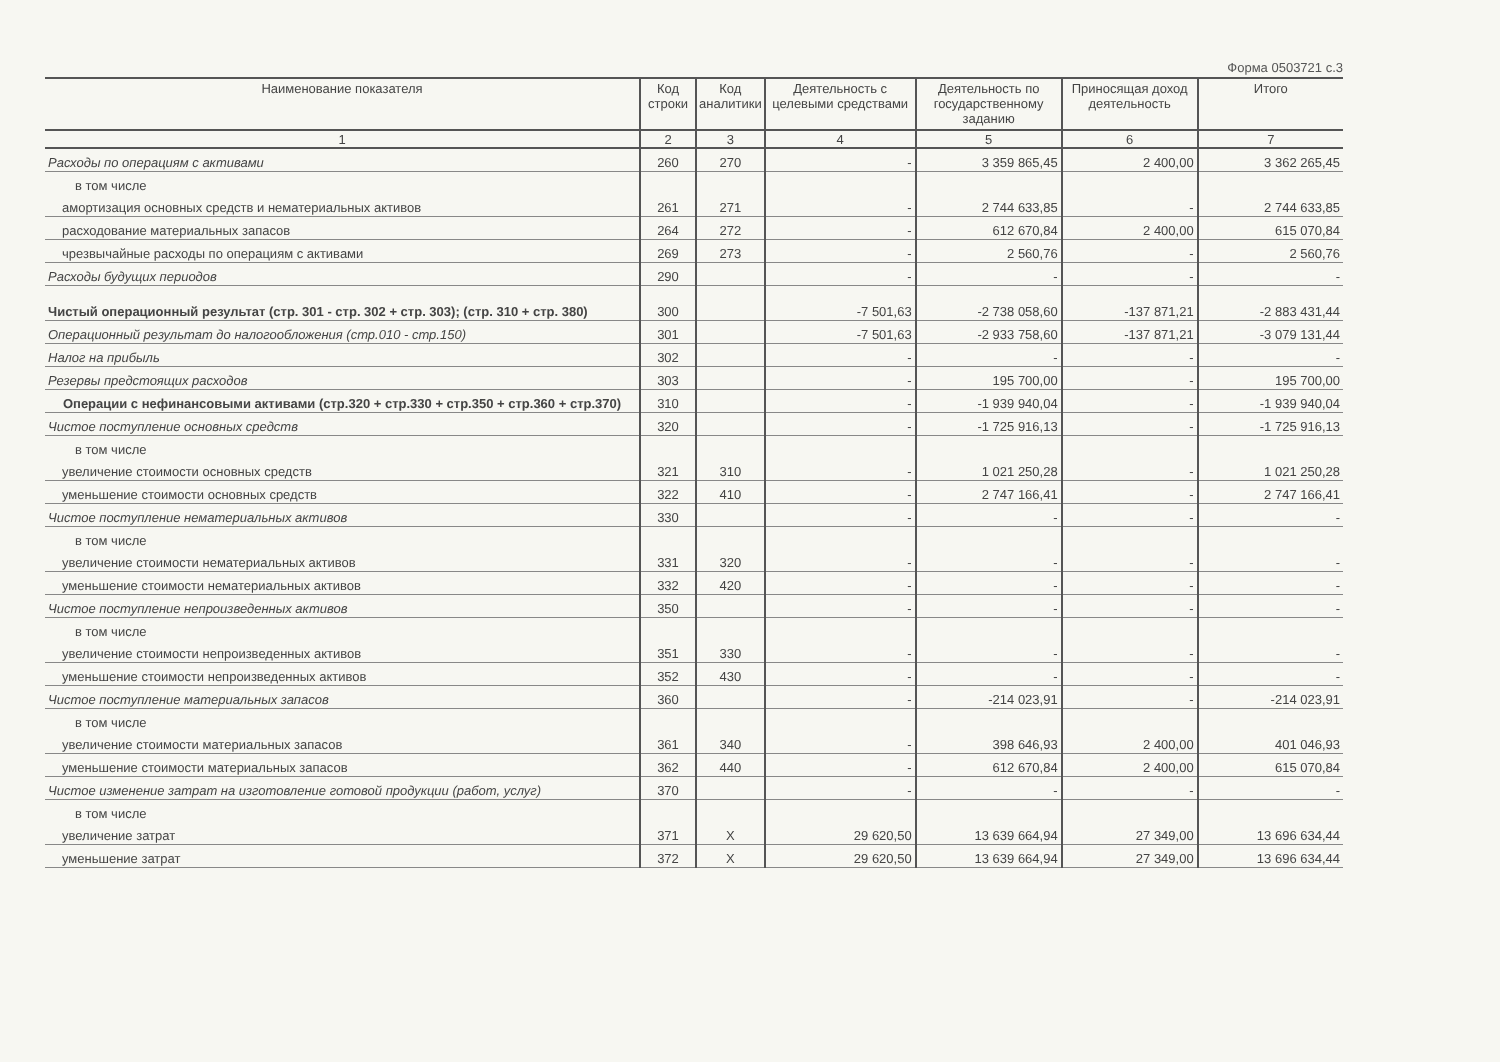Форма 0503721 с.3
| Наименование показателя | Код строки | Код аналитики | Деятельность с целевыми средствами | Деятельность по государственному заданию | Приносящая доход деятельность | Итого |
| --- | --- | --- | --- | --- | --- | --- |
| 1 | 2 | 3 | 4 | 5 | 6 | 7 |
| Расходы по операциям с активами | 260 | 270 | - | 3 359 865,45 | 2 400,00 | 3 362 265,45 |
| в том числе | | | | | | |
| амортизация основных средств и нематериальных активов | 261 | 271 | - | 2 744 633,85 | - | 2 744 633,85 |
| расходование материальных запасов | 264 | 272 | - | 612 670,84 | 2 400,00 | 615 070,84 |
| чрезвычайные расходы по операциям с активами | 269 | 273 | - | 2 560,76 | - | 2 560,76 |
| Расходы будущих периодов | 290 | | - | - | - | - |
| Чистый операционный результат (стр. 301 - стр. 302 + стр. 303); (стр. 310 + стр. 380) | 300 | | -7 501,63 | -2 738 058,60 | -137 871,21 | -2 883 431,44 |
| Операционный результат до налогообложения (стр.010 - стр.150) | 301 | | -7 501,63 | -2 933 758,60 | -137 871,21 | -3 079 131,44 |
| Налог на прибыль | 302 | | - | - | - | - |
| Резервы предстоящих расходов | 303 | | - | 195 700,00 | - | 195 700,00 |
| Операции с нефинансовыми активами (стр.320 + стр.330 + стр.350 + стр.360 + стр.370) | 310 | | - | -1 939 940,04 | - | -1 939 940,04 |
| Чистое поступление основных средств | 320 | | - | -1 725 916,13 | - | -1 725 916,13 |
| в том числе | | | | | | |
| увеличение стоимости основных средств | 321 | 310 | - | 1 021 250,28 | - | 1 021 250,28 |
| уменьшение стоимости основных средств | 322 | 410 | - | 2 747 166,41 | - | 2 747 166,41 |
| Чистое поступление нематериальных активов | 330 | | - | - | - | - |
| в том числе | | | | | | |
| увеличение стоимости нематериальных активов | 331 | 320 | - | - | - | - |
| уменьшение стоимости нематериальных активов | 332 | 420 | - | - | - | - |
| Чистое поступление непроизведенных активов | 350 | | - | - | - | - |
| в том числе | | | | | | |
| увеличение стоимости непроизведенных активов | 351 | 330 | - | - | - | - |
| уменьшение стоимости непроизведенных активов | 352 | 430 | - | - | - | - |
| Чистое поступление материальных запасов | 360 | | - | -214 023,91 | - | -214 023,91 |
| в том числе | | | | | | |
| увеличение стоимости материальных запасов | 361 | 340 | - | 398 646,93 | 2 400,00 | 401 046,93 |
| уменьшение стоимости материальных запасов | 362 | 440 | - | 612 670,84 | 2 400,00 | 615 070,84 |
| Чистое изменение затрат на изготовление готовой продукции (работ, услуг) | 370 | | - | - | - | - |
| в том числе | | | | | | |
| увеличение затрат | 371 | X | 29 620,50 | 13 639 664,94 | 27 349,00 | 13 696 634,44 |
| уменьшение затрат | 372 | X | 29 620,50 | 13 639 664,94 | 27 349,00 | 13 696 634,44 |